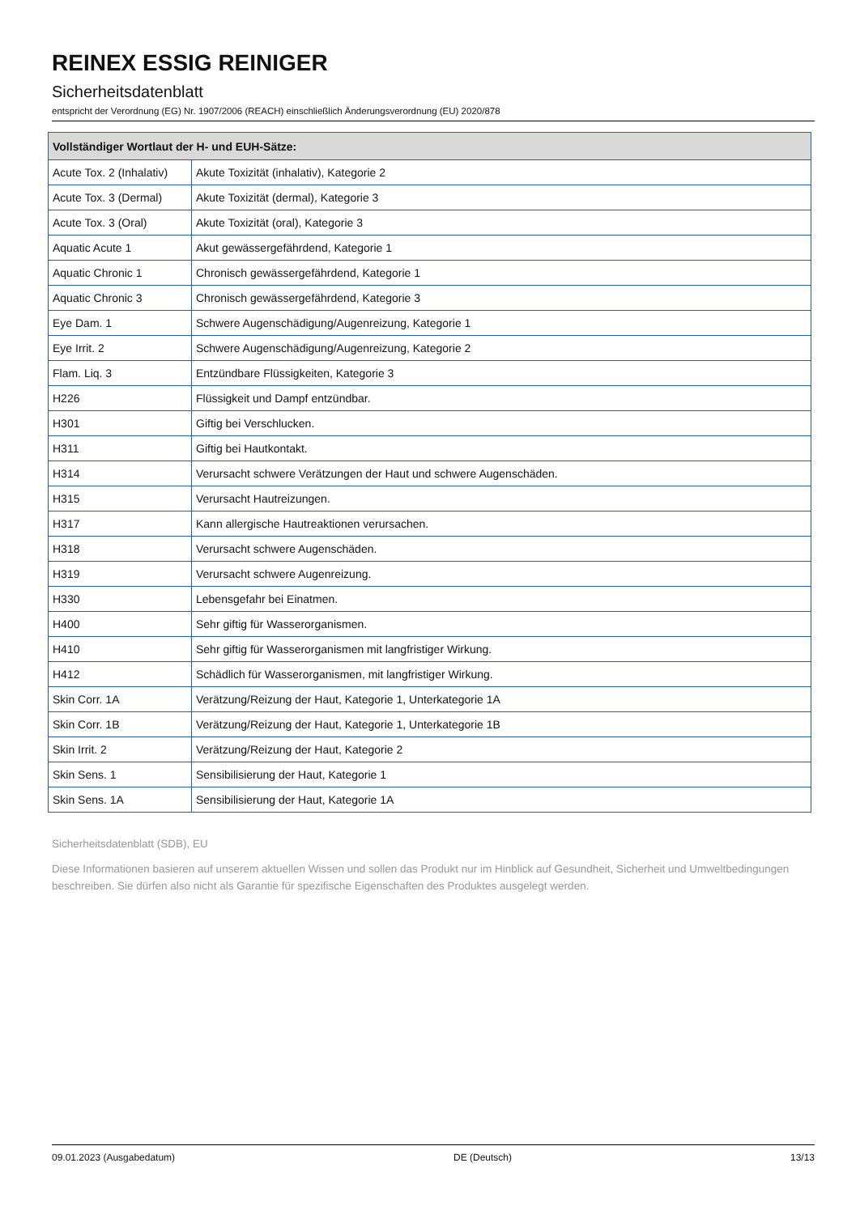REINEX ESSIG REINIGER
Sicherheitsdatenblatt
entspricht der Verordnung (EG) Nr. 1907/2006 (REACH) einschließlich Änderungsverordnung (EU) 2020/878
| Vollständiger Wortlaut der H- und EUH-Sätze: | |
| --- | --- |
| Acute Tox. 2 (Inhalativ) | Akute Toxizität (inhalativ), Kategorie 2 |
| Acute Tox. 3 (Dermal) | Akute Toxizität (dermal), Kategorie 3 |
| Acute Tox. 3 (Oral) | Akute Toxizität (oral), Kategorie 3 |
| Aquatic Acute 1 | Akut gewässergefährdend, Kategorie 1 |
| Aquatic Chronic 1 | Chronisch gewässergefährdend, Kategorie 1 |
| Aquatic Chronic 3 | Chronisch gewässergefährdend, Kategorie 3 |
| Eye Dam. 1 | Schwere Augenschädigung/Augenreizung, Kategorie 1 |
| Eye Irrit. 2 | Schwere Augenschädigung/Augenreizung, Kategorie 2 |
| Flam. Liq. 3 | Entzündbare Flüssigkeiten, Kategorie 3 |
| H226 | Flüssigkeit und Dampf entzündbar. |
| H301 | Giftig bei Verschlucken. |
| H311 | Giftig bei Hautkontakt. |
| H314 | Verursacht schwere Verätzungen der Haut und schwere Augenschäden. |
| H315 | Verursacht Hautreizungen. |
| H317 | Kann allergische Hautreaktionen verursachen. |
| H318 | Verursacht schwere Augenschäden. |
| H319 | Verursacht schwere Augenreizung. |
| H330 | Lebensgefahr bei Einatmen. |
| H400 | Sehr giftig für Wasserorganismen. |
| H410 | Sehr giftig für Wasserorganismen mit langfristiger Wirkung. |
| H412 | Schädlich für Wasserorganismen, mit langfristiger Wirkung. |
| Skin Corr. 1A | Verätzung/Reizung der Haut, Kategorie 1, Unterkategorie 1A |
| Skin Corr. 1B | Verätzung/Reizung der Haut, Kategorie 1, Unterkategorie 1B |
| Skin Irrit. 2 | Verätzung/Reizung der Haut, Kategorie 2 |
| Skin Sens. 1 | Sensibilisierung der Haut, Kategorie 1 |
| Skin Sens. 1A | Sensibilisierung der Haut, Kategorie 1A |
Sicherheitsdatenblatt (SDB), EU
Diese Informationen basieren auf unserem aktuellen Wissen und sollen das Produkt nur im Hinblick auf Gesundheit, Sicherheit und Umweltbedingungen beschreiben. Sie dürfen also nicht als Garantie für spezifische Eigenschaften des Produktes ausgelegt werden.
09.01.2023 (Ausgabedatum) DE (Deutsch) 13/13